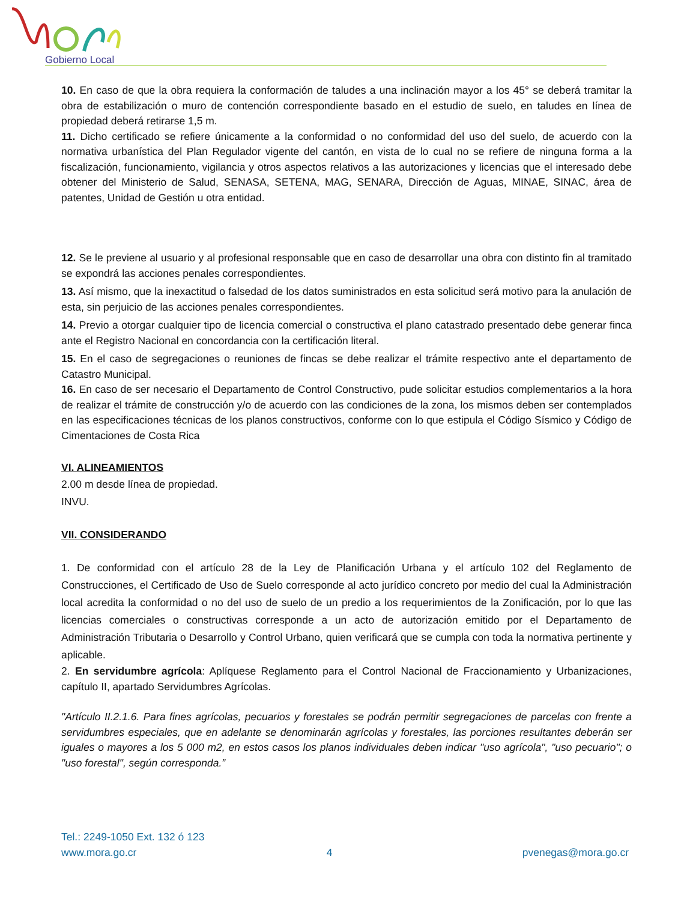Gobierno Local
10. En caso de que la obra requiera la conformación de taludes a una inclinación mayor a los 45° se deberá tramitar la obra de estabilización o muro de contención correspondiente basado en el estudio de suelo, en taludes en línea de propiedad deberá retirarse 1,5 m.
11. Dicho certificado se refiere únicamente a la conformidad o no conformidad del uso del suelo, de acuerdo con la normativa urbanística del Plan Regulador vigente del cantón, en vista de lo cual no se refiere de ninguna forma a la fiscalización, funcionamiento, vigilancia y otros aspectos relativos a las autorizaciones y licencias que el interesado debe obtener del Ministerio de Salud, SENASA, SETENA, MAG, SENARA, Dirección de Aguas, MINAE, SINAC, área de patentes, Unidad de Gestión u otra entidad.
12. Se le previene al usuario y al profesional responsable que en caso de desarrollar una obra con distinto fin al tramitado se expondrá las acciones penales correspondientes.
13. Así mismo, que la inexactitud o falsedad de los datos suministrados en esta solicitud será motivo para la anulación de esta, sin perjuicio de las acciones penales correspondientes.
14. Previo a otorgar cualquier tipo de licencia comercial o constructiva el plano catastrado presentado debe generar finca ante el Registro Nacional en concordancia con la certificación literal.
15. En el caso de segregaciones o reuniones de fincas se debe realizar el trámite respectivo ante el departamento de Catastro Municipal.
16. En caso de ser necesario el Departamento de Control Constructivo, pude solicitar estudios complementarios a la hora de realizar el trámite de construcción y/o de acuerdo con las condiciones de la zona, los mismos deben ser contemplados en las especificaciones técnicas de los planos constructivos, conforme con lo que estipula el Código Sísmico y Código de Cimentaciones de Costa Rica
VI. ALINEAMIENTOS
2.00 m desde línea de propiedad.
INVU.
VII. CONSIDERANDO
1. De conformidad con el artículo 28 de la Ley de Planificación Urbana y el artículo 102 del Reglamento de Construcciones, el Certificado de Uso de Suelo corresponde al acto jurídico concreto por medio del cual la Administración local acredita la conformidad o no del uso de suelo de un predio a los requerimientos de la Zonificación, por lo que las licencias comerciales o constructivas corresponde a un acto de autorización emitido por el Departamento de Administración Tributaria o Desarrollo y Control Urbano, quien verificará que se cumpla con toda la normativa pertinente y aplicable.
2. En servidumbre agrícola: Aplíquese Reglamento para el Control Nacional de Fraccionamiento y Urbanizaciones, capítulo II, apartado Servidumbres Agrícolas.
"Artículo II.2.1.6. Para fines agrícolas, pecuarios y forestales se podrán permitir segregaciones de parcelas con frente a servidumbres especiales, que en adelante se denominarán agrícolas y forestales, las porciones resultantes deberán ser iguales o mayores a los 5 000 m2, en estos casos los planos individuales deben indicar "uso agrícola", "uso pecuario"; o "uso forestal", según corresponda.”
Tel.: 2249-1050 Ext. 132 ó 123
www.mora.go.cr 4 pvenegas@mora.go.cr